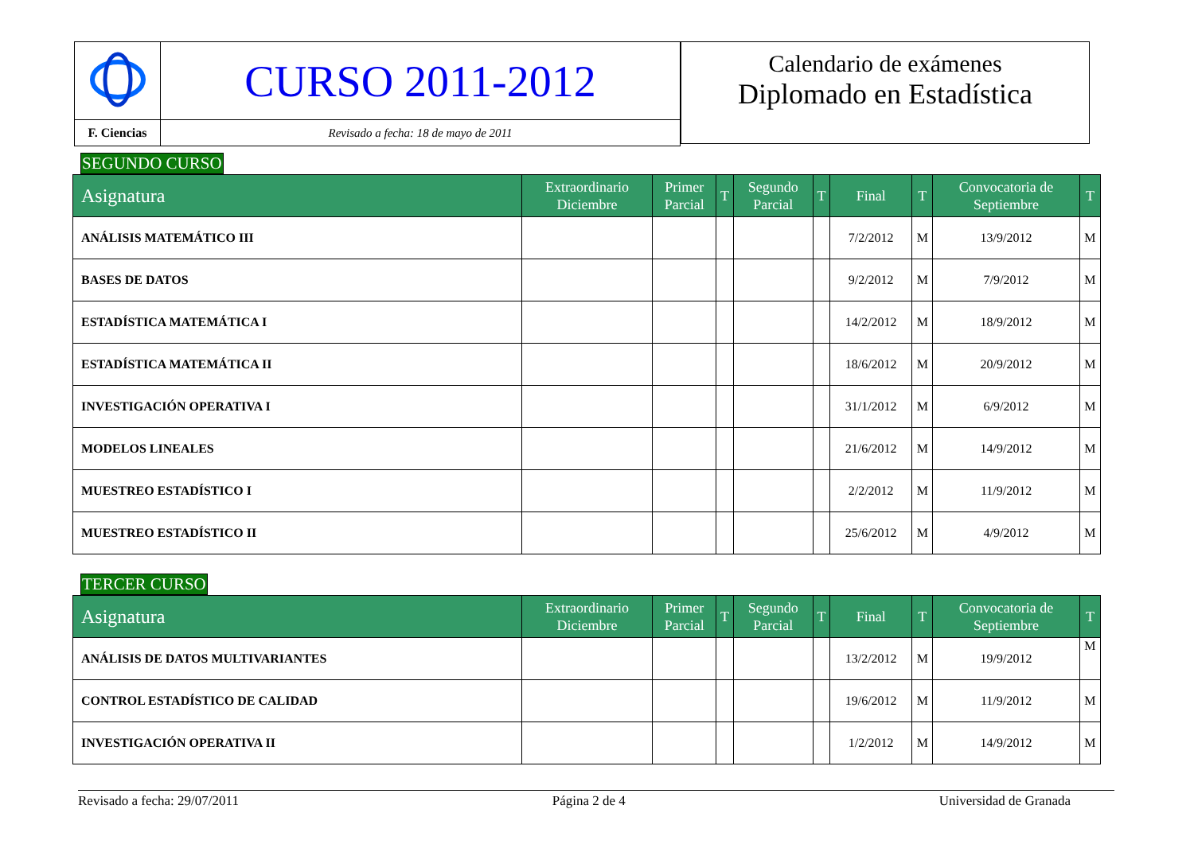| | CURSO 2011-2012 |
| F. Ciencias | Revisado a fecha: 18 de mayo de 2011 |
Calendario de exámenes
Diplomado en Estadística
SEGUNDO CURSO
| Asignatura | Extraordinario Diciembre | Primer Parcial | T | Segundo Parcial | T | Final | T | Convocatoria de Septiembre | T |
| --- | --- | --- | --- | --- | --- | --- | --- | --- | --- |
| ANÁLISIS MATEMÁTICO III | | | | | | 7/2/2012 | M | 13/9/2012 | M |
| BASES DE DATOS | | | | | | 9/2/2012 | M | 7/9/2012 | M |
| ESTADÍSTICA MATEMÁTICA I | | | | | | 14/2/2012 | M | 18/9/2012 | M |
| ESTADÍSTICA MATEMÁTICA II | | | | | | 18/6/2012 | M | 20/9/2012 | M |
| INVESTIGACIÓN OPERATIVA I | | | | | | 31/1/2012 | M | 6/9/2012 | M |
| MODELOS LINEALES | | | | | | 21/6/2012 | M | 14/9/2012 | M |
| MUESTREO ESTADÍSTICO I | | | | | | 2/2/2012 | M | 11/9/2012 | M |
| MUESTREO ESTADÍSTICO II | | | | | | 25/6/2012 | M | 4/9/2012 | M |
TERCER CURSO
| Asignatura | Extraordinario Diciembre | Primer Parcial | T | Segundo Parcial | T | Final | T | Convocatoria de Septiembre | T |
| --- | --- | --- | --- | --- | --- | --- | --- | --- | --- |
| ANÁLISIS DE DATOS MULTIVARIANTES | | | | | | 13/2/2012 | M | 19/9/2012 | M |
| CONTROL ESTADÍSTICO DE CALIDAD | | | | | | 19/6/2012 | M | 11/9/2012 | M |
| INVESTIGACIÓN OPERATIVA II | | | | | | 1/2/2012 | M | 14/9/2012 | M |
Revisado a fecha: 29/07/2011 Página 2 de 4 Universidad de Granada